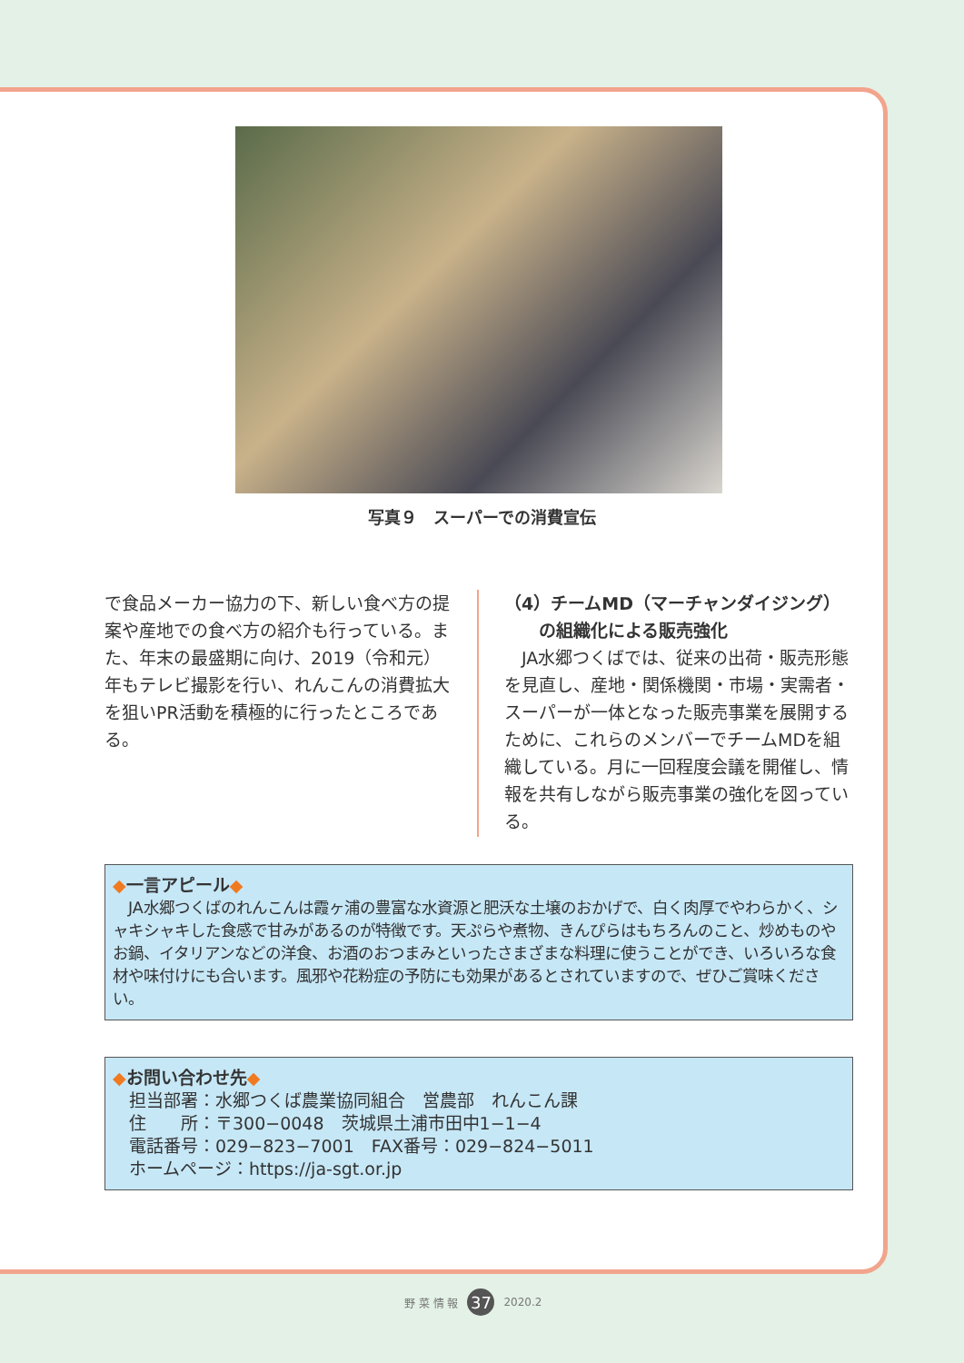写真９　スーパーでの消費宣伝
で食品メーカー協力の下、新しい食べ方の提案や産地での食べ方の紹介も行っている。また、年末の最盛期に向け、2019（令和元）年もテレビ撮影を行い、れんこんの消費拡大を狙いPR活動を積極的に行ったところである。
（4）チームMD（マーチャンダイジング）
　　の組織化による販売強化
　JA水郷つくばでは、従来の出荷・販売形態を見直し、産地・関係機関・市場・実需者・スーパーが一体となった販売事業を展開するために、これらのメンバーでチームMDを組織している。月に一回程度会議を開催し、情報を共有しながら販売事業の強化を図っている。
◆一言アピール◆
　JA水郷つくばのれんこんは霞ヶ浦の豊富な水資源と肥沃な土壌のおかげで、白く肉厚でやわらかく、シャキシャキした食感で甘みがあるのが特徴です。天ぷらや煮物、きんぴらはもちろんのこと、炒めものやお鍋、イタリアンなどの洋食、お酒のおつまみといったさまざまな料理に使うことができ、いろいろな食材や味付けにも合います。風邪や花粉症の予防にも効果があるとされていますので、ぜひご賞味ください。
◆お問い合わせ先◆
担当部署：水郷つくば農業協同組合　営農部　れんこん課
住　　所：〒300−0048　茨城県土浦市田中1−1−4
電話番号：029−823−7001　FAX番号：029−824−5011
ホームページ：https://ja-sgt.or.jp
野 菜 情 報 37 2020.2